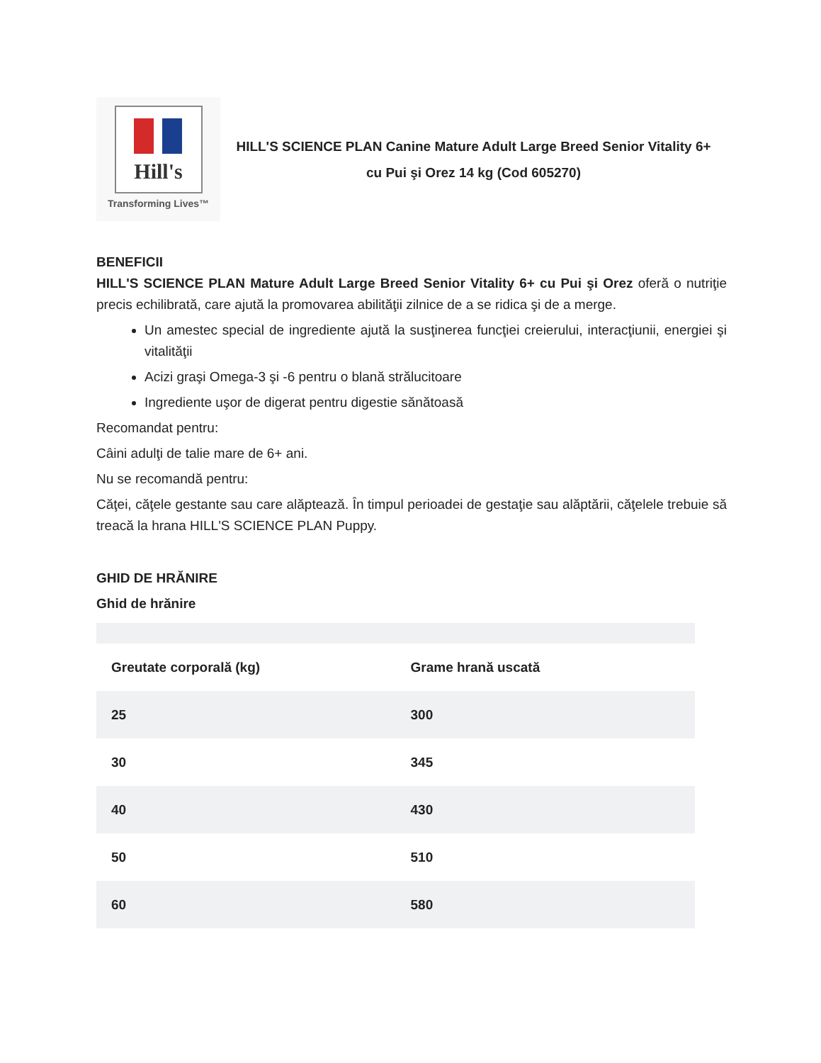Hill's
Transforming Lives™
HILL'S SCIENCE PLAN Canine Mature Adult Large Breed Senior Vitality 6+
cu Pui şi Orez 14 kg (Cod 605270)
BENEFICII
HILL'S SCIENCE PLAN Mature Adult Large Breed Senior Vitality 6+ cu Pui şi Orez oferă o nutriţie precis echilibrată, care ajută la promovarea abilităţii zilnice de a se ridica şi de a merge.
Un amestec special de ingrediente ajută la susţinerea funcţiei creierului, interacţiunii, energiei şi vitalităţii
Acizi graşi Omega-3 şi -6 pentru o blană strălucitoare
Ingrediente uşor de digerat pentru digestie sănătoasă
Recomandat pentru:
Câini adulţi de talie mare de 6+ ani.
Nu se recomandă pentru:
Căţei, căţele gestante sau care alăptează. În timpul perioadei de gestaţie sau alăptării, căţelele trebuie să treacă la hrana HILL'S SCIENCE PLAN Puppy.
GHID DE HRĂNIRE
Ghid de hrănire
| Greutate corporală (kg) | Grame hrană uscată |
| --- | --- |
| 25 | 300 |
| 30 | 345 |
| 40 | 430 |
| 50 | 510 |
| 60 | 580 |